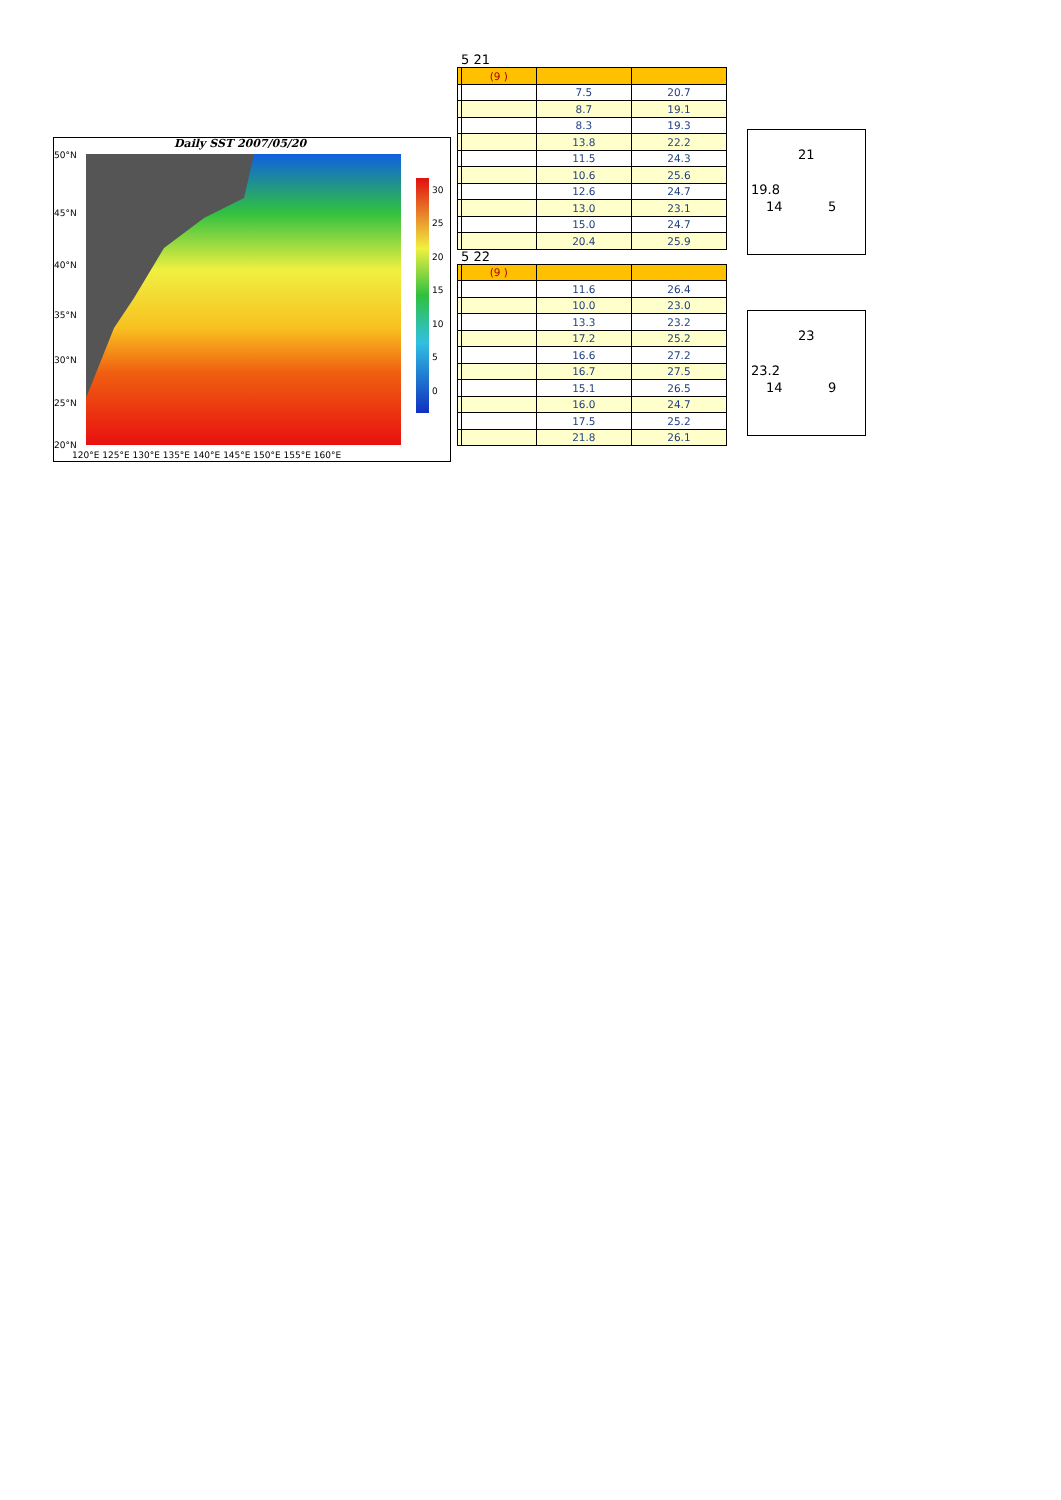Daily SST 2007/05/20
50°N
45°N
40°N
35°N
30°N
25°N
20°N
120°E 125°E 130°E 135°E 140°E 145°E 150°E 155°E 160°E
30
25
20
15
10
5
0
5 21
| | (9 ) | | |
| --- | --- | --- | --- |
| | | 7.5 | 20.7 |
| | | 8.7 | 19.1 |
| | | 8.3 | 19.3 |
| | | 13.8 | 22.2 |
| | | 11.5 | 24.3 |
| | | 10.6 | 25.6 |
| | | 12.6 | 24.7 |
| | | 13.0 | 23.1 |
| | | 15.0 | 24.7 |
| | | 20.4 | 25.9 |
5 22
| | (9 ) | | |
| --- | --- | --- | --- |
| | | 11.6 | 26.4 |
| | | 10.0 | 23.0 |
| | | 13.3 | 23.2 |
| | | 17.2 | 25.2 |
| | | 16.6 | 27.2 |
| | | 16.7 | 27.5 |
| | | 15.1 | 26.5 |
| | | 16.0 | 24.7 |
| | | 17.5 | 25.2 |
| | | 21.8 | 26.1 |
21
19.8
14 5
23
23.2
14 9